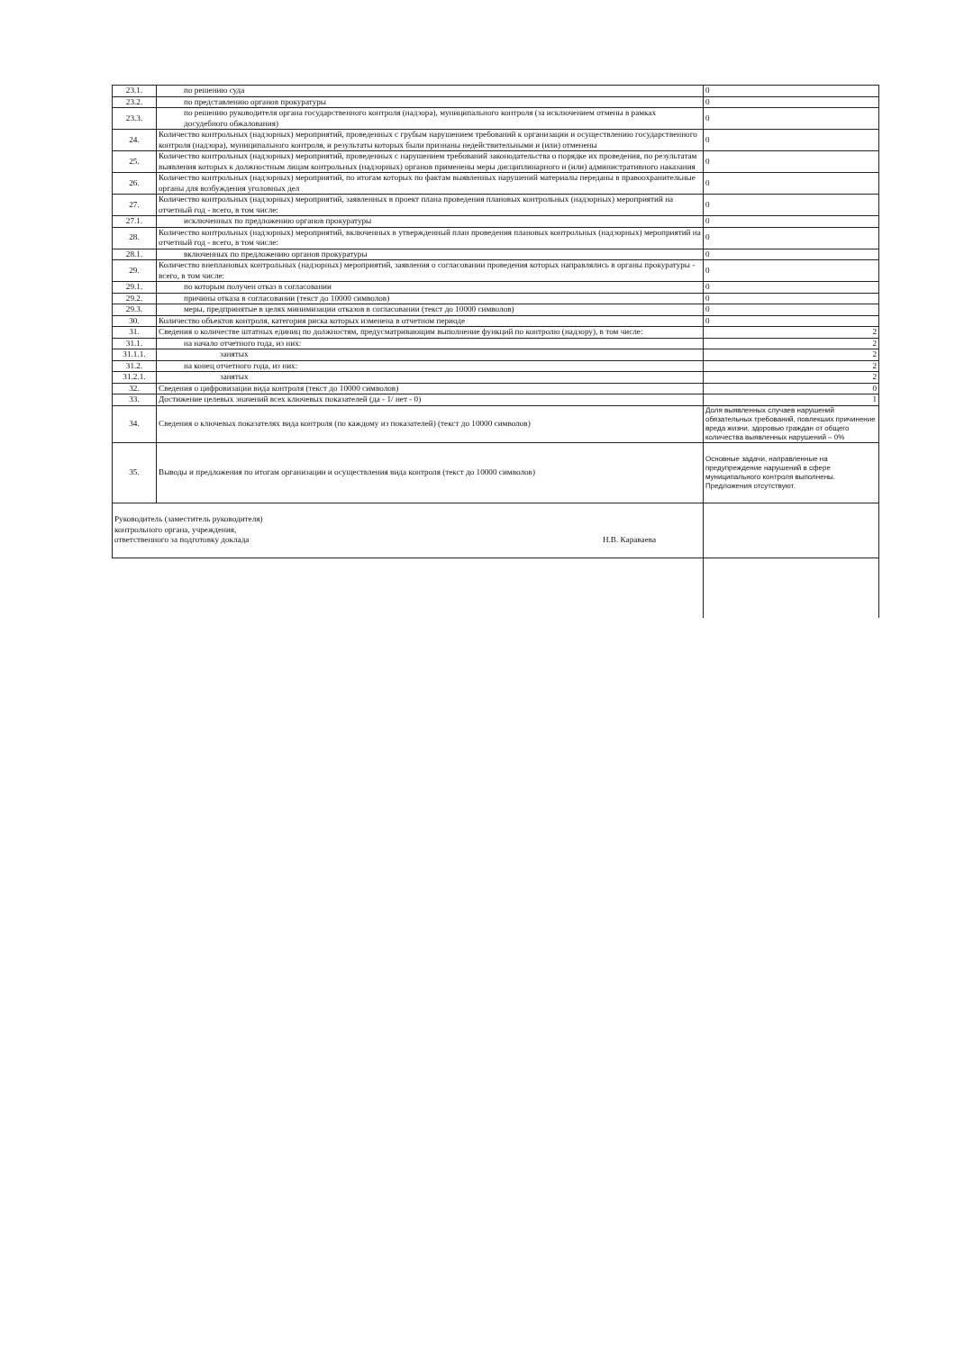| 23.1. | по решению суда | 0 |
| 23.2. | по представлению органов прокуратуры | 0 |
| 23.3. | по решению руководителя органа государственного контроля (надзора), муниципального контроля (за исключением отмены в рамках досудебного обжалования) | 0 |
| 24. | Количество контрольных (надзорных) мероприятий, проведенных с грубым нарушением требований к организации и осуществлению государственного контроля (надзора), муниципального контроля, и результаты которых были признаны недействительными и (или) отменены | 0 |
| 25. | Количество контрольных (надзорных) мероприятий, проведенных с нарушением требований законодательства о порядке их проведения, по результатам выявления которых к должностным лицам контрольных (надзорных) органов применены меры дисциплинарного и (или) административного наказания | 0 |
| 26. | Количество контрольных (надзорных) мероприятий, по итогам которых по фактам выявленных нарушений материалы переданы в правоохранительные органы для возбуждения уголовных дел | 0 |
| 27. | Количество контрольных (надзорных) мероприятий, заявленных в проект плана проведения плановых контрольных (надзорных) мероприятий на отчетный год - всего, в том числе: | 0 |
| 27.1. | исключенных по предложению органов прокуратуры | 0 |
| 28. | Количество контрольных (надзорных) мероприятий, включенных в утвержденный план проведения плановых контрольных (надзорных) мероприятий на отчетный год - всего, в том числе: | 0 |
| 28.1. | включенных по предложению органов прокуратуры | 0 |
| 29. | Количество внеплановых контрольных (надзорных) мероприятий, заявления о согласовании проведения которых направлялись в органы прокуратуры - всего, в том числе: | 0 |
| 29.1. | по которым получен отказ в согласовании | 0 |
| 29.2. | причины отказа в согласовании (текст до 10000 символов) | 0 |
| 29.3. | меры, предпринятые в целях минимизации отказов в согласовании (текст до 10000 символов) | 0 |
| 30. | Количество объектов контроля, категория риска которых изменена в отчетном периоде | 0 |
| 31. | Сведения о количестве штатных единиц по должностям, предусматривающим выполнение функций по контролю (надзору), в том числе: | 2 |
| 31.1. | на начало отчетного года, из них: | 2 |
| 31.1.1. | занятых | 2 |
| 31.2. | на конец отчетного года, из них: | 2 |
| 31.2.1. | занятых | 2 |
| 32. | Сведения о цифровизации вида контроля (текст до 10000 символов) | 0 |
| 33. | Достижение целевых значений всех ключевых показателей (да - 1/ нет - 0) | 1 |
| 34. | Сведения о ключевых показателях вида контроля (по каждому из показателей) (текст до 10000 символов) | Доля выявленных случаев нарушений обязательных требований, повлекших причинение вреда жизни, здоровью граждан от общего количества выявленных нарушений – 0% |
| 35. | Выводы и предложения по итогам организации и осуществления вида контроля (текст до 10000 символов) | Основные задачи, направленные на предупреждение нарушений в сфере муниципального контроля выполнены. Предложения отсутствуют. |
| Руководитель (заместитель руководителя) контрольного органа, учреждения, ответственного за подготовку доклада Н.В. Караваева | | |